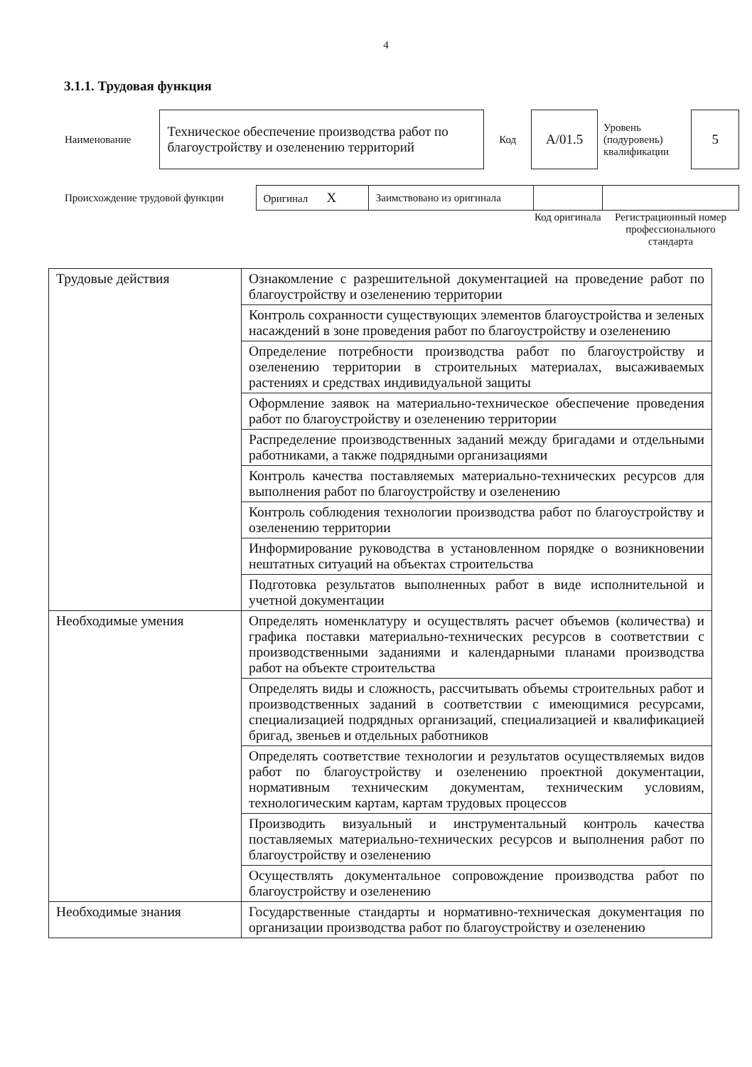4
3.1.1. Трудовая функция
| Наименование | Техническое обеспечение производства работ по благоустройству и озеленению территорий | Код | А/01.5 | Уровень (подуровень) квалификации | 5 |
| Происхождение трудовой функции | Оригинал Х | Заимствовано из оригинала | | |
| | | | Код оригинала | Регистрационный номер профессионального стандарта |
| Трудовые действия | Ознакомление с разрешительной документацией на проведение работ по благоустройству и озеленению территории |
| | Контроль сохранности существующих элементов благоустройства и зеленых насаждений в зоне проведения работ по благоустройству и озеленению |
| | Определение потребности производства работ по благоустройству и озеленению территории в строительных материалах, высаживаемых растениях и средствах индивидуальной защиты |
| | Оформление заявок на материально-техническое обеспечение проведения работ по благоустройству и озеленению территории |
| | Распределение производственных заданий между бригадами и отдельными работниками, а также подрядными организациями |
| | Контроль качества поставляемых материально-технических ресурсов для выполнения работ по благоустройству и озеленению |
| | Контроль соблюдения технологии производства работ по благоустройству и озеленению территории |
| | Информирование руководства в установленном порядке о возникновении нештатных ситуаций на объектах строительства |
| | Подготовка результатов выполненных работ в виде исполнительной и учетной документации |
| Необходимые умения | Определять номенклатуру и осуществлять расчет объемов (количества) и графика поставки материально-технических ресурсов в соответствии с производственными заданиями и календарными планами производства работ на объекте строительства |
| | Определять виды и сложность, рассчитывать объемы строительных работ и производственных заданий в соответствии с имеющимися ресурсами, специализацией подрядных организаций, специализацией и квалификацией бригад, звеньев и отдельных работников |
| | Определять соответствие технологии и результатов осуществляемых видов работ по благоустройству и озеленению проектной документации, нормативным техническим документам, техническим условиям, технологическим картам, картам трудовых процессов |
| | Производить визуальный и инструментальный контроль качества поставляемых материально-технических ресурсов и выполнения работ по благоустройству и озеленению |
| | Осуществлять документальное сопровождение производства работ по благоустройству и озеленению |
| Необходимые знания | Государственные стандарты и нормативно-техническая документация по организации производства работ по благоустройству и озеленению |